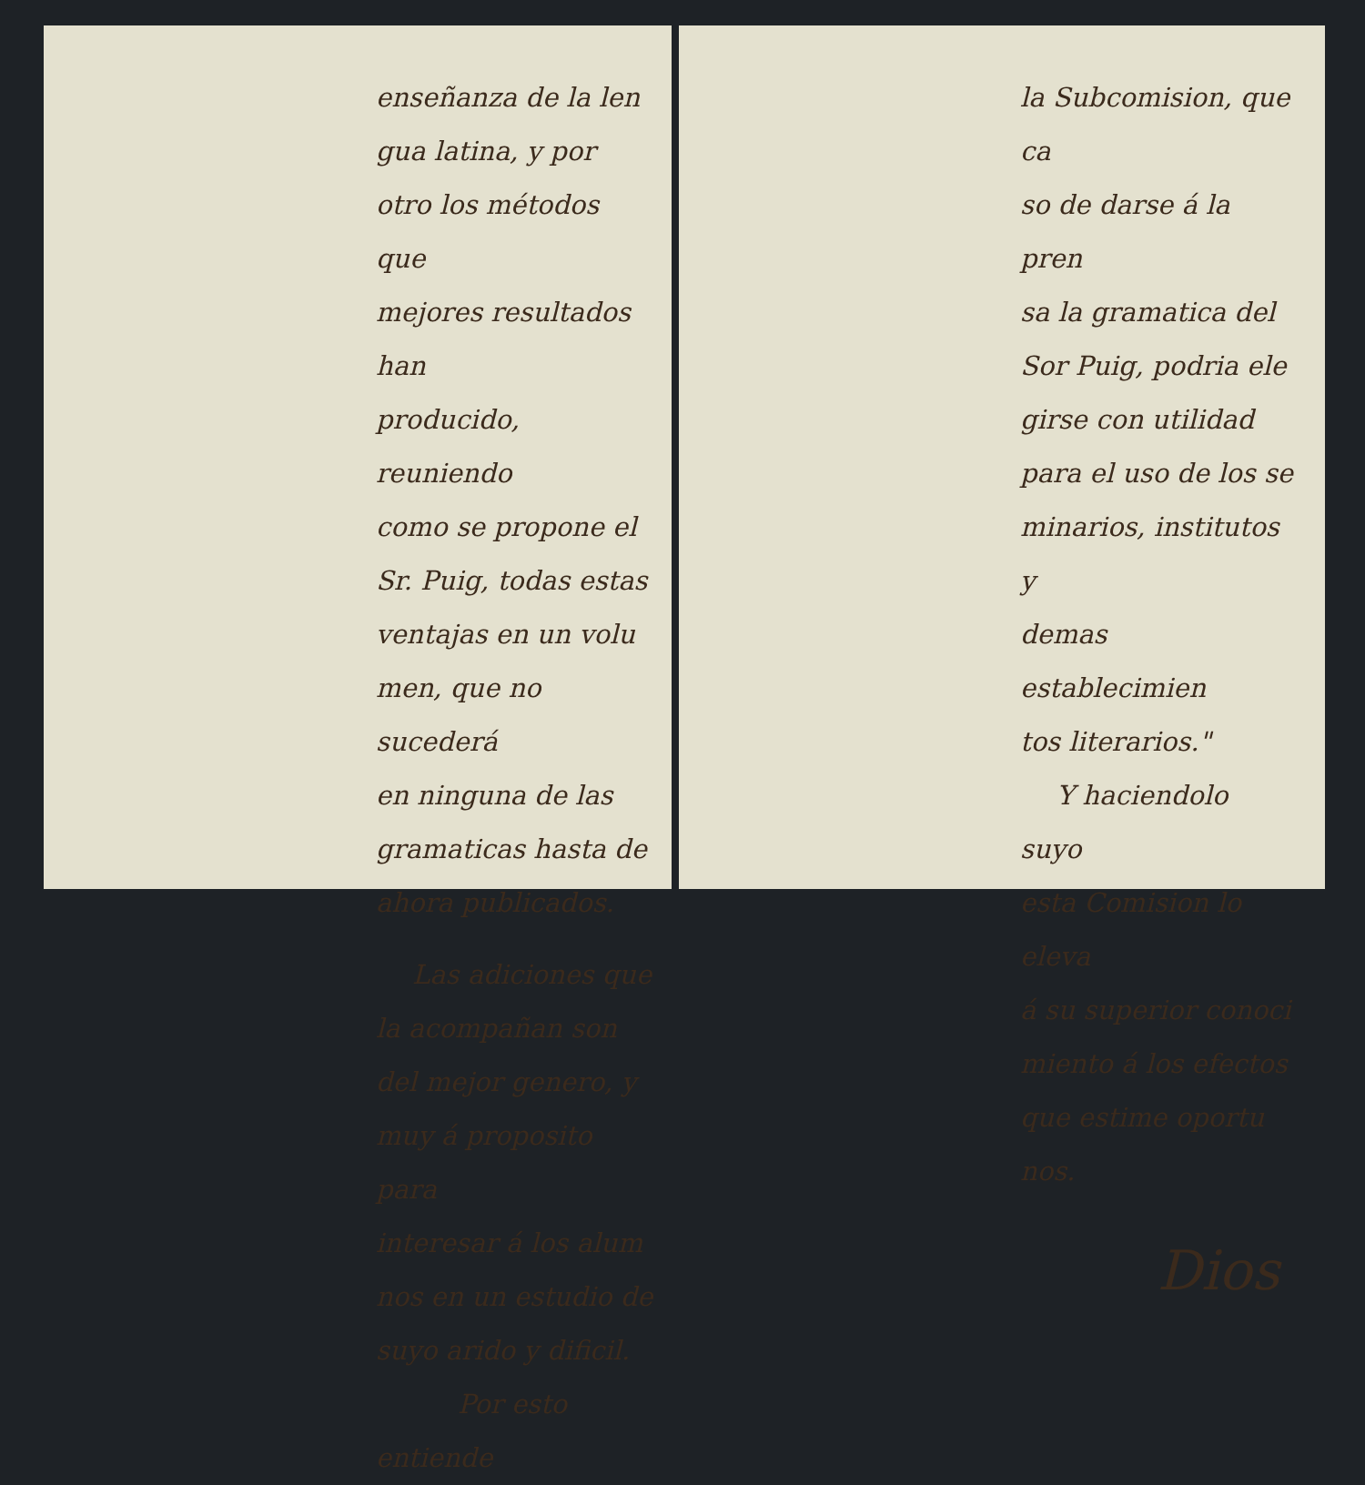enseñanza de la len
gua latina, y por
otro los métodos que
mejores resultados han
producido, reuniendo
como se propone el
Sr. Puig, todas estas
ventajas en un volu
men, que no sucederá
en ninguna de las
gramaticas hasta de
ahora publicados.
Las adiciones que
la acompañan son
del mejor genero, y
muy á proposito para
interesar á los alum
nos en un estudio de
suyo arido y dificil.
Por esto entiende
la Subcomision, que ca
so de darse á la pren
sa la gramatica del
Sor Puig, podria ele
girse con utilidad
para el uso de los se
minarios, institutos y
demas establecimien
tos literarios."
Y haciendolo suyo
esta Comision lo eleva
á su superior conoci
miento á los efectos
que estime oportu
nos.
Dios